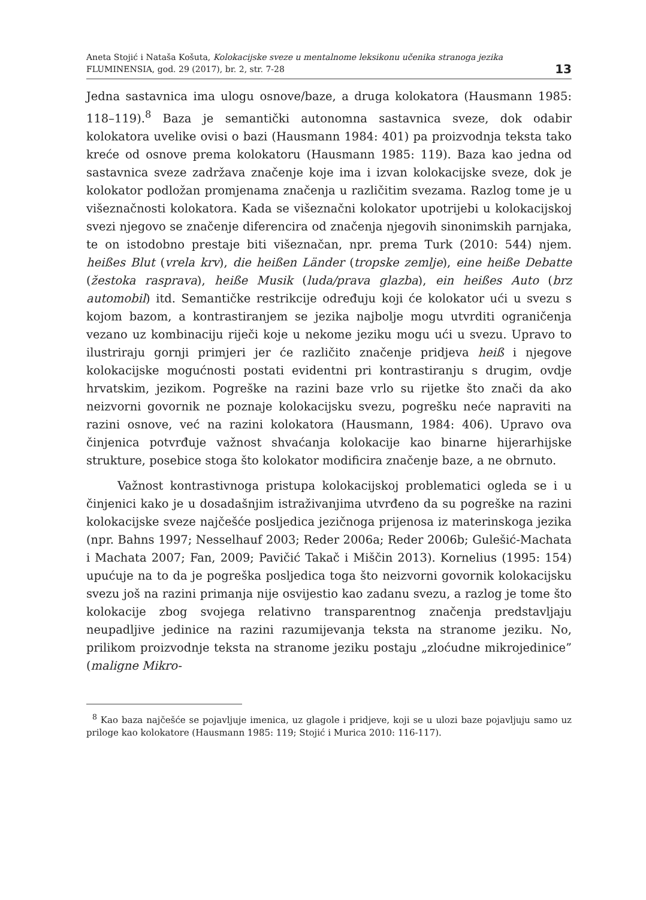Aneta Stojić i Nataša Košuta, Kolokacijske sveze u mentalnome leksikonu učenika stranoga jezika
FLUMINENSIA, god. 29 (2017), br. 2, str. 7-28
13
Jedna sastavnica ima ulogu osnove/baze, a druga kolokatora (Hausmann 1985: 118–119).<sup>8</sup> Baza je semantički autonomna sastavnica sveze, dok odabir kolokatora uvelike ovisi o bazi (Hausmann 1984: 401) pa proizvodnja teksta tako kreće od osnove prema kolokatoru (Hausmann 1985: 119). Baza kao jedna od sastavnica sveze zadržava značenje koje ima i izvan kolokacijske sveze, dok je kolokator podložan promjenama značenja u različitim svezama. Razlog tome je u višeznačnosti kolokatora. Kada se višeznačni kolokator upotrijebi u kolokacijskoj svezi njegovo se značenje diferencira od značenja njegovih sinonimskih parnjaka, te on istodobno prestaje biti višeznačan, npr. prema Turk (2010: 544) njem. heißes Blut (vrela krv), die heißen Länder (tropske zemlje), eine heiße Debatte (žestoka rasprava), heiße Musik (luda/prava glazba), ein heißes Auto (brz automobil) itd. Semantičke restrikcije određuju koji će kolokator ući u svezu s kojom bazom, a kontrastiranjem se jezika najbolje mogu utvrditi ograničenja vezano uz kombinaciju riječi koje u nekome jeziku mogu ući u svezu. Upravo to ilustriraju gornji primjeri jer će različito značenje pridjeva heiß i njegove kolokacijske mogućnosti postati evidentni pri kontrastiranju s drugim, ovdje hrvatskim, jezikom. Pogreške na razini baze vrlo su rijetke što znači da ako neizvorni govornik ne poznaje kolokacijsku svezu, pogrešku neće napraviti na razini osnove, već na razini kolokatora (Hausmann, 1984: 406). Upravo ova činjenica potvrđuje važnost shvaćanja kolokacije kao binarne hijerarhijske strukture, posebice stoga što kolokator modificira značenje baze, a ne obrnuto.
Važnost kontrastivnoga pristupa kolokacijskoj problematici ogleda se i u činjenici kako je u dosadašnjim istraživanjima utvrđeno da su pogreške na razini kolokacijske sveze najčešće posljedica jezičnoga prijenosa iz materinskoga jezika (npr. Bahns 1997; Nesselhauf 2003; Reder 2006a; Reder 2006b; Gulešić-Machata i Machata 2007; Fan, 2009; Pavičić Takač i Miščin 2013). Kornelius (1995: 154) upućuje na to da je pogreška posljedica toga što neizvorni govornik kolokacijsku svezu još na razini primanja nije osvijestio kao zadanu svezu, a razlog je tome što kolokacije zbog svojega relativno transparentnog značenja predstavljaju neupadljive jedinice na razini razumijevanja teksta na stranome jeziku. No, prilikom proizvodnje teksta na stranome jeziku postaju „zloćudne mikrojedinice” (maligne Mikro-
<sup>8</sup> Kao baza najčešće se pojavljuje imenica, uz glagole i pridjeve, koji se u ulozi baze pojavljuju samo uz priloge kao kolokatore (Hausmann 1985: 119; Stojić i Murica 2010: 116-117).